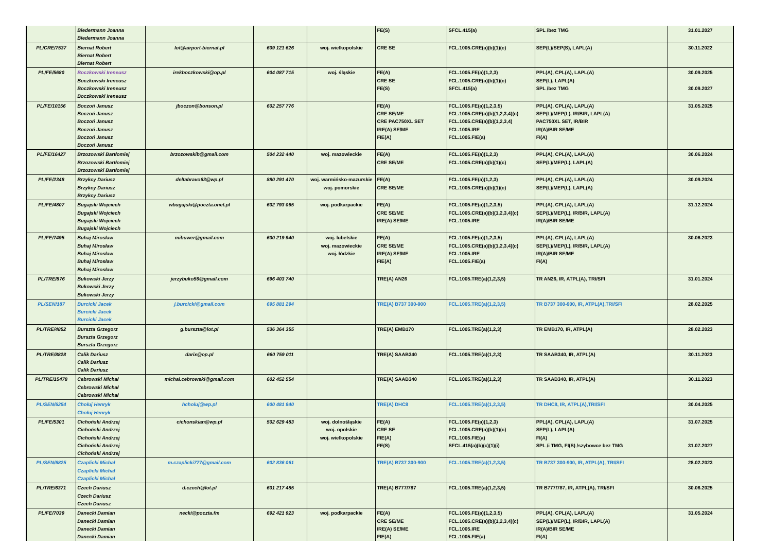| | Biedermann Joanna Biedermann Joanna | | | | FE(S) | SFCL.415(a) | SPL /bez TMG | 31.01.2027 |
| PL/CRE/7537 | Biernat Robert Biernat Robert Biernat Robert | lot@airport-biernat.pl | 609 121 626 | woj. wielkopolskie | CRE SE | FCL.1005.CRE(a)(b)(1)(c) | SEP(L)/SEP(S), LAPL(A) | 30.11.2022 |
| PL/FE/5680 | Boczkowski Ireneusz Boczkowski Ireneusz Boczkowski Ireneusz Boczkowski Ireneusz | irekboczkowski@op.pl | 604 087 715 | woj. śląskie | FE(A) CRE SE FE(S) | FCL.1005.FE(a)(1,2,3) FCL.1005.CRE(a)(b)(1)(c) SFCL.415(a) | PPL(A), CPL(A), LAPL(A) SEP(L), LAPL(A) SPL /bez TMG | 30.09.2025 30.09.2027 |
| PL/FE/10156 | Boczoń Janusz Boczoń Janusz Boczoń Janusz Boczoń Janusz Boczoń Janusz Boczoń Janusz | jboczon@bonson.pl | 602 257 776 | | FE(A) CRE SE/ME CRE PAC750XL SET IRE(A) SE/ME FIE(A) | FCL.1005.FE(a)(1,2,3,5) FCL.1005.CRE(a)(b)(1,2,3,4)(c) FCL.1005.CRE(a)(b)(1,2,3,4) FCL.1005.IRE FCL.1005.FIE(a) | PPL(A), CPL(A), LAPL(A) SEP(L)/MEP(L), IR/BIR, LAPL(A) PAC750XL SET, IR/BIR IR(A)/BIR SE/ME FI(A) | 31.05.2025 |
| PL/FE/16427 | Brzozowski Bartłomiej Brzozowski Bartłomiej Brzozowski Bartłomiej | brzozowskib@gmail.com | 504 232 440 | woj. mazowieckie | FE(A) CRE SE/ME | FCL.1005.FE(a)(1,2,3) FCL.1005.CRE(a)(b)(1)(c) | PPL(A), CPL(A), LAPL(A) SEP(L)/MEP(L), LAPL(A) | 30.06.2024 |
| PL/FE/2348 | Brzykcy Dariusz Brzykcy Dariusz Brzykcy Dariusz | deltabravo63@wp.pl | 880 291 470 | woj. warmińsko-mazurskie woj. pomorskie | FE(A) CRE SE/ME | FCL.1005.FE(a)(1,2,3) FCL.1005.CRE(a)(b)(1)(c) | PPL(A), CPL(A), LAPL(A) SEP(L)/MEP(L), LAPL(A) | 30.09.2024 |
| PL/FE/4807 | Bugajski Wojciech Bugajski Wojciech Bugajski Wojciech Bugajski Wojciech | wbugajski@poczta.onet.pl | 602 793 065 | woj. podkarpackie | FE(A) CRE SE/ME IRE(A) SE/ME | FCL.1005.FE(a)(1,2,3,5) FCL.1005.CRE(a)(b)(1,2,3,4)(c) FCL.1005.IRE | PPL(A), CPL(A), LAPL(A) SEP(L)/MEP(L), IR/BIR, LAPL(A) IR(A)/BIR SE/ME | 31.12.2024 |
| PL/FE/7495 | Buhaj Mirosław Buhaj Mirosław Buhaj Mirosław Buhaj Mirosław Buhaj Mirosław | mibuwer@gmail.com | 600 219 940 | woj. lubelskie woj. mazowieckie woj. łódzkie | FE(A) CRE SE/ME IRE(A) SE/ME FIE(A) | FCL.1005.FE(a)(1,2,3,5) FCL.1005.CRE(a)(b)(1,2,3,4)(c) FCL.1005.IRE FCL.1005.FIE(a) | PPL(A), CPL(A), LAPL(A) SEP(L)/MEP(L), IR/BIR, LAPL(A) IR(A)/BIR SE/ME FI(A) | 30.06.2023 |
| PL/TRE/876 | Bukowski Jerzy Bukowski Jerzy Bukowski Jerzy | jerzybuko56@gmail.com | 696 403 740 | | TRE(A) AN26 | FCL.1005.TRE(a)(1,2,3,5) | TR AN26, IR, ATPL(A), TRI/SFI | 31.01.2024 |
| PL/SEN/187 | Burcicki Jacek Burcicki Jacek Burcicki Jacek | j.burcicki@gmail.com | 695 881 294 | | TRE(A) B737 300-900 | FCL.1005.TRE(a)(1,2,3,5) | TR B737 300-900, IR, ATPL(A),TRI/SFI | 28.02.2025 |
| PL/TRE/4852 | Burszta Grzegorz Burszta Grzegorz Burszta Grzegorz | g.burszta@lot.pl | 536 364 355 | | TRE(A) EMB170 | FCL.1005.TRE(a)(1,2,3) | TR EMB170, IR, ATPL(A) | 28.02.2023 |
| PL/TRE/8828 | Calik Dariusz Calik Dariusz Calik Dariusz | darix@op.pl | 660 759 011 | | TRE(A) SAAB340 | FCL.1005.TRE(a)(1,2,3) | TR SAAB340, IR, ATPL(A) | 30.11.2023 |
| PL/TRE/15478 | Cebrowski Michał Cebrowski Michał Cebrowski Michał | michal.cebrowski@gmail.com | 602 452 554 | | TRE(A) SAAB340 | FCL.1005.TRE(a)(1,2,3) | TR SAAB340, IR, ATPL(A) | 30.11.2023 |
| PL/SEN/6254 | Chołuj Henryk Chołuj Henryk | hcholuj@wp.pl | 600 481 940 | | TRE(A) DHC8 | FCL.1005.TRE(a)(1,2,3,5) | TR DHC8, IR, ATPL(A),TRI/SFI | 30.04.2025 |
| PL/FE/5301 | Cichoński Andrzej Cichoński Andrzej Cichoński Andrzej Cichoński Andrzej Cichoński Andrzej | cichonskian@wp.pl | 502 629 483 | woj. dolnośląskie woj. opolskie woj. wielkopolskie | FE(A) CRE SE FIE(A) FE(S) | FCL.1005.FE(a)(1,2,3) FCL.1005.CRE(a)(b)(1)(c) FCL.1005.FIE(a) SFCL.415(a)(b)(c)(1)(i) | PPL(A), CPL(A), LAPL(A) SEP(L), LAPL(A) FI(A) SPL /i TMG, FI(S) /szybowce bez TMG | 31.07.2025 31.07.2027 |
| PL/SEN/6825 | Czaplicki Michał Czaplicki Michał Czaplicki Michał | m.czaplicki777@gmail.com | 602 836 061 | | TRE(A) B737 300-900 | FCL.1005.TRE(a)(1,2,3,5) | TR B737 300-900, IR, ATPL(A), TRI/SFI | 28.02.2023 |
| PL/TRE/6371 | Czech Dariusz Czech Dariusz Czech Dariusz | d.czech@lot.pl | 601 217 485 | | TRE(A) B777/787 | FCL.1005.TRE(a)(1,2,3,5) | TR B777/787, IR, ATPL(A), TRI/SFI | 30.06.2025 |
| PL/FE/7039 | Danecki Damian Danecki Damian Danecki Damian Danecki Damian | necki@poczta.fm | 692 421 923 | woj. podkarpackie | FE(A) CRE SE/ME IRE(A) SE/ME FIE(A) | FCL.1005.FE(a)(1,2,3,5) FCL.1005.CRE(a)(b)(1,2,3,4)(c) FCL.1005.IRE FCL.1005.FIE(a) | PPL(A), CPL(A), LAPL(A) SEP(L)/MEP(L), IR/BIR, LAPL(A) IR(A)/BIR SE/ME FI(A) | 31.05.2024 |